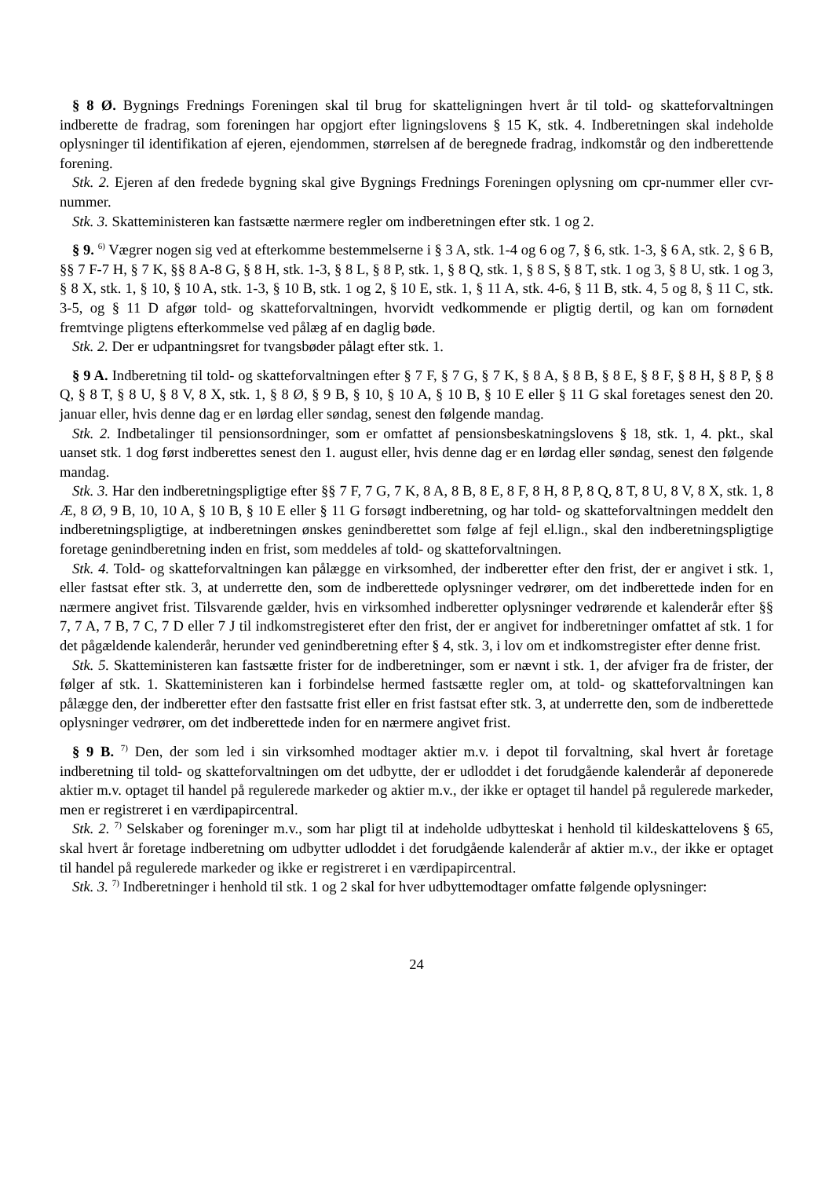§ 8 Ø. Bygnings Frednings Foreningen skal til brug for skatteligningen hvert år til told- og skatteforvaltningen indberette de fradrag, som foreningen har opgjort efter ligningslovens § 15 K, stk. 4. Indberetningen skal indeholde oplysninger til identifikation af ejeren, ejendommen, størrelsen af de beregnede fradrag, indkomstår og den indberettende forening.
Stk. 2. Ejeren af den fredede bygning skal give Bygnings Frednings Foreningen oplysning om cpr-nummer eller cvr-nummer.
Stk. 3. Skatteministeren kan fastsætte nærmere regler om indberetningen efter stk. 1 og 2.
§ 9. <sup>6)</sup> Vægrer nogen sig ved at efterkomme bestemmelserne i § 3 A, stk. 1-4 og 6 og 7, § 6, stk. 1-3, § 6 A, stk. 2, § 6 B, §§ 7 F-7 H, § 7 K, §§ 8 A-8 G, § 8 H, stk. 1-3, § 8 L, § 8 P, stk. 1, § 8 Q, stk. 1, § 8 S, § 8 T, stk. 1 og 3, § 8 U, stk. 1 og 3, § 8 X, stk. 1, § 10, § 10 A, stk. 1-3, § 10 B, stk. 1 og 2, § 10 E, stk. 1, § 11 A, stk. 4-6, § 11 B, stk. 4, 5 og 8, § 11 C, stk. 3-5, og § 11 D afgør told- og skatteforvaltningen, hvorvidt vedkommende er pligtig dertil, og kan om fornødent fremtvinge pligtens efterkommelse ved pålæg af en daglig bøde.
Stk. 2. Der er udpantningsret for tvangsbøder pålagt efter stk. 1.
§ 9 A. Indberetning til told- og skatteforvaltningen efter § 7 F, § 7 G, § 7 K, § 8 A, § 8 B, § 8 E, § 8 F, § 8 H, § 8 P, § 8 Q, § 8 T, § 8 U, § 8 V, 8 X, stk. 1, § 8 Ø, § 9 B, § 10, § 10 A, § 10 B, § 10 E eller § 11 G skal foretages senest den 20. januar eller, hvis denne dag er en lørdag eller søndag, senest den følgende mandag.
Stk. 2. Indbetalinger til pensionsordninger, som er omfattet af pensionsbeskatningslovens § 18, stk. 1, 4. pkt., skal uanset stk. 1 dog først indberettes senest den 1. august eller, hvis denne dag er en lørdag eller søndag, senest den følgende mandag.
Stk. 3. Har den indberetningspligtige efter §§ 7 F, 7 G, 7 K, 8 A, 8 B, 8 E, 8 F, 8 H, 8 P, 8 Q, 8 T, 8 U, 8 V, 8 X, stk. 1, 8 Æ, 8 Ø, 9 B, 10, 10 A, § 10 B, § 10 E eller § 11 G forsøgt indberetning, og har told- og skatteforvaltningen meddelt den indberetningspligtige, at indberetningen ønskes genindberettet som følge af fejl el.lign., skal den indberetningspligtige foretage genindberetning inden en frist, som meddeles af told- og skatteforvaltningen.
Stk. 4. Told- og skatteforvaltningen kan pålægge en virksomhed, der indberetter efter den frist, der er angivet i stk. 1, eller fastsat efter stk. 3, at underrette den, som de indberettede oplysninger vedrører, om det indberettede inden for en nærmere angivet frist. Tilsvarende gælder, hvis en virksomhed indberetter oplysninger vedrørende et kalenderår efter §§ 7, 7 A, 7 B, 7 C, 7 D eller 7 J til indkomstregisteret efter den frist, der er angivet for indberetninger omfattet af stk. 1 for det pågældende kalenderår, herunder ved genindberetning efter § 4, stk. 3, i lov om et indkomstregister efter denne frist.
Stk. 5. Skatteministeren kan fastsætte frister for de indberetninger, som er nævnt i stk. 1, der afviger fra de frister, der følger af stk. 1. Skatteministeren kan i forbindelse hermed fastsætte regler om, at told- og skatteforvaltningen kan pålægge den, der indberetter efter den fastsatte frist eller en frist fastsat efter stk. 3, at underrette den, som de indberettede oplysninger vedrører, om det indberettede inden for en nærmere angivet frist.
§ 9 B. <sup>7)</sup> Den, der som led i sin virksomhed modtager aktier m.v. i depot til forvaltning, skal hvert år foretage indberetning til told- og skatteforvaltningen om det udbytte, der er udloddet i det forudgående kalenderår af deponerede aktier m.v. optaget til handel på regulerede markeder og aktier m.v., der ikke er optaget til handel på regulerede markeder, men er registreret i en værdipapircentral.
Stk. 2. <sup>7)</sup> Selskaber og foreninger m.v., som har pligt til at indeholde udbytteskat i henhold til kildeskattelovens § 65, skal hvert år foretage indberetning om udbytter udloddet i det forudgående kalenderår af aktier m.v., der ikke er optaget til handel på regulerede markeder og ikke er registreret i en værdipapircentral.
Stk. 3. <sup>7)</sup> Indberetninger i henhold til stk. 1 og 2 skal for hver udbyttemodtager omfatte følgende oplysninger:
24